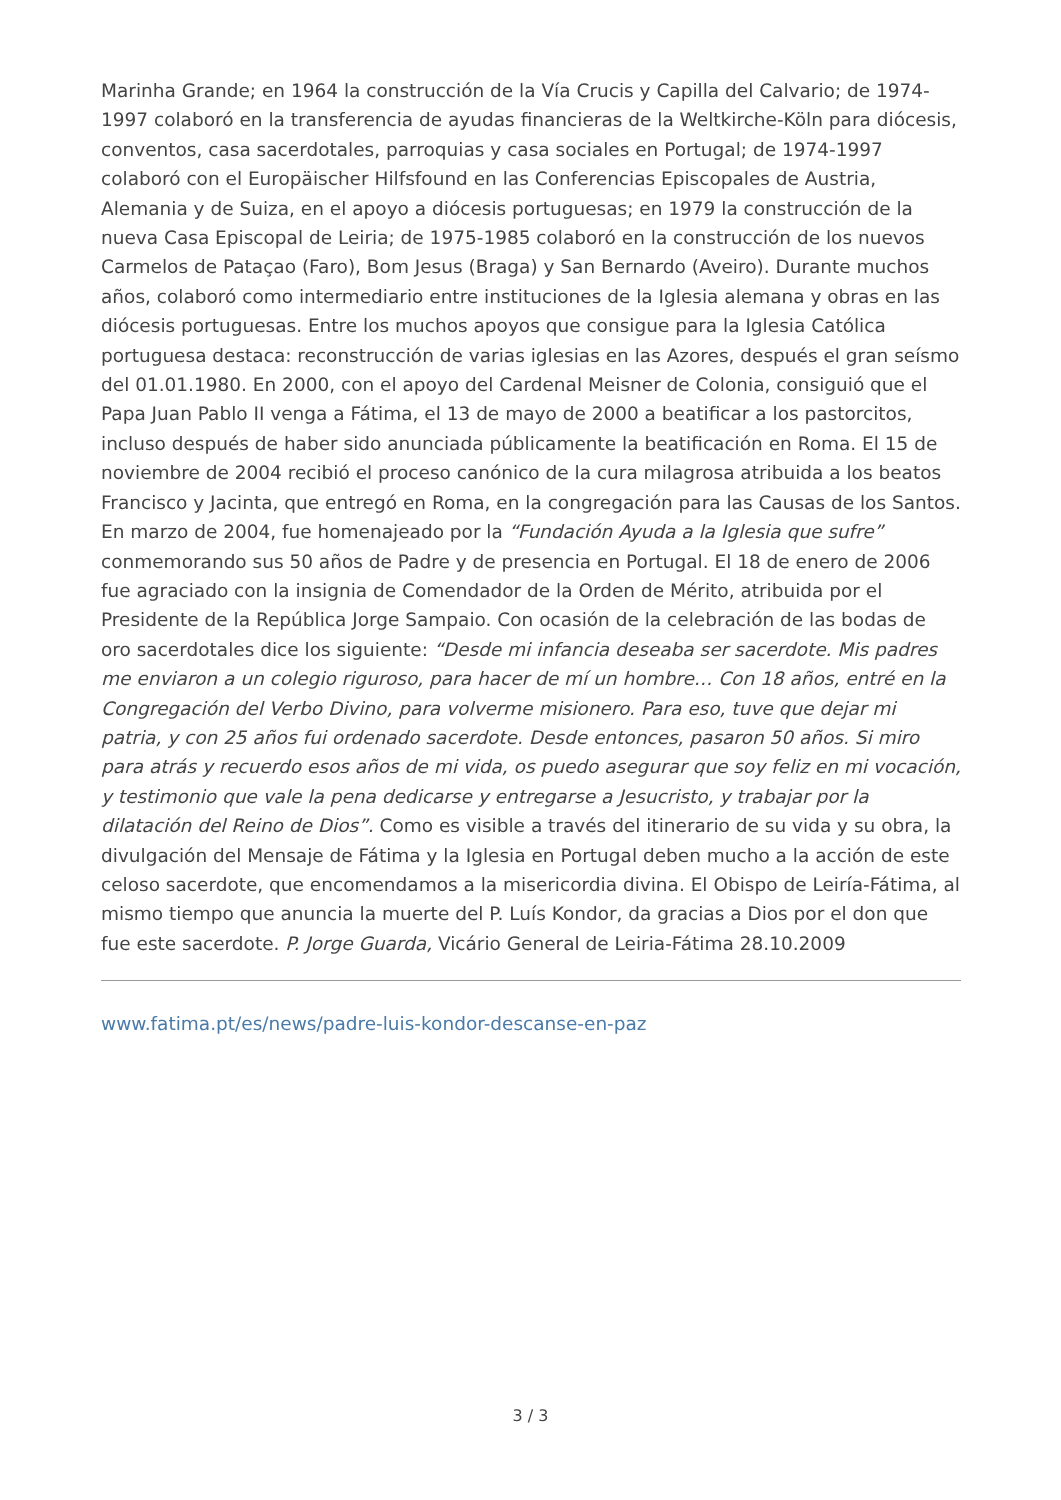Marinha Grande; en 1964 la construcción de la Vía Crucis y Capilla del Calvario; de 1974-1997 colaboró en la transferencia de ayudas financieras de la Weltkirche-Köln para diócesis, conventos, casa sacerdotales, parroquias y casa sociales en Portugal; de 1974-1997 colaboró con el Europäischer Hilfsfound en las Conferencias Episcopales de Austria, Alemania y de Suiza, en el apoyo a diócesis portuguesas; en 1979 la construcción de la nueva Casa Episcopal de Leiria; de 1975-1985 colaboró en la construcción de los nuevos Carmelos de Pataçao (Faro), Bom Jesus (Braga) y San Bernardo (Aveiro). Durante muchos años, colaboró como intermediario entre instituciones de la Iglesia alemana y obras en las diócesis portuguesas. Entre los muchos apoyos que consigue para la Iglesia Católica portuguesa destaca: reconstrucción de varias iglesias en las Azores, después el gran seísmo del 01.01.1980. En 2000, con el apoyo del Cardenal Meisner de Colonia, consiguió que el Papa Juan Pablo II venga a Fátima, el 13 de mayo de 2000 a beatificar a los pastorcitos, incluso después de haber sido anunciada públicamente la beatificación en Roma. El 15 de noviembre de 2004 recibió el proceso canónico de la cura milagrosa atribuida a los beatos Francisco y Jacinta, que entregó en Roma, en la congregación para las Causas de los Santos. En marzo de 2004, fue homenajeado por la “Fundación Ayuda a la Iglesia que sufre” conmemorando sus 50 años de Padre y de presencia en Portugal. El 18 de enero de 2006 fue agraciado con la insignia de Comendador de la Orden de Mérito, atribuida por el Presidente de la República Jorge Sampaio. Con ocasión de la celebración de las bodas de oro sacerdotales dice los siguiente: “Desde mi infancia deseaba ser sacerdote. Mis padres me enviaron a un colegio riguroso, para hacer de mí un hombre… Con 18 años, entré en la Congregación del Verbo Divino, para volverme misionero. Para eso, tuve que dejar mi patria, y con 25 años fui ordenado sacerdote. Desde entonces, pasaron 50 años. Si miro para atrás y recuerdo esos años de mi vida, os puedo asegurar que soy feliz en mi vocación, y testimonio que vale la pena dedicarse y entregarse a Jesucristo, y trabajar por la dilatación del Reino de Dios”. Como es visible a través del itinerario de su vida y su obra, la divulgación del Mensaje de Fátima y la Iglesia en Portugal deben mucho a la acción de este celoso sacerdote, que encomendamos a la misericordia divina. El Obispo de Leiría-Fátima, al mismo tiempo que anuncia la muerte del P. Luís Kondor, da gracias a Dios por el don que fue este sacerdote. P. Jorge Guarda, Vicário General de Leiria-Fátima 28.10.2009
www.fatima.pt/es/news/padre-luis-kondor-descanse-en-paz
3 / 3